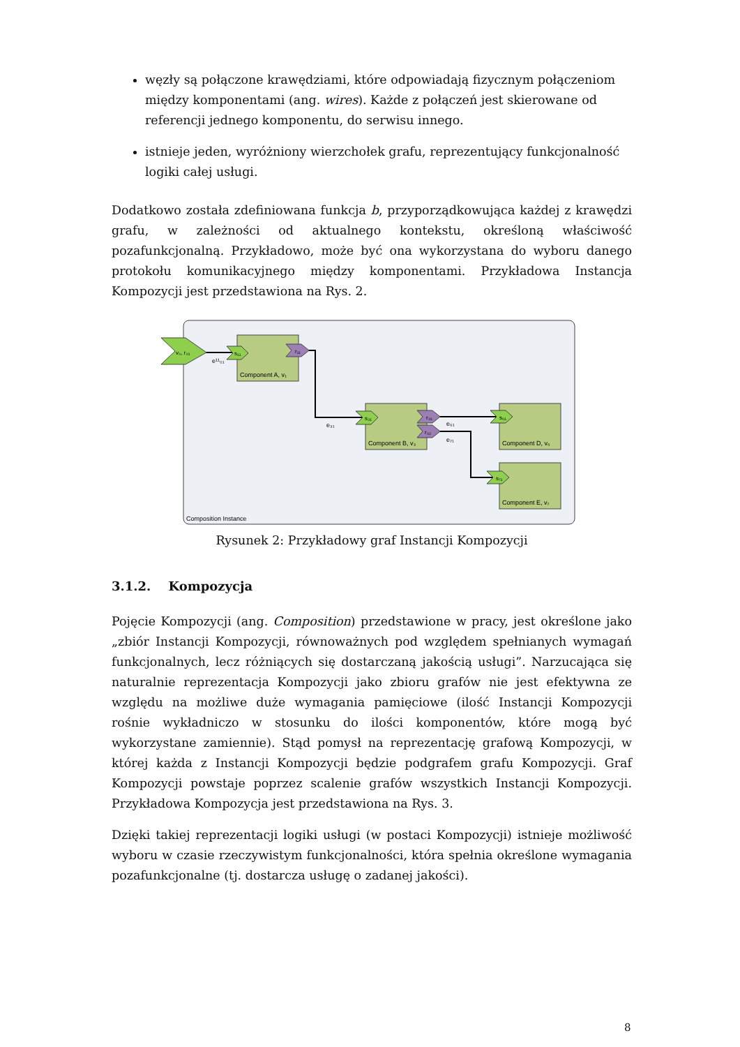węzły są połączone krawędziami, które odpowiadają fizycznym połączeniom między komponentami (ang. wires). Każde z połączeń jest skierowane od referencji jednego komponentu, do serwisu innego.
istnieje jeden, wyróżniony wierzchołek grafu, reprezentujący funkcjonalność logiki całej usługi.
Dodatkowo została zdefiniowana funkcja b, przyporządkowująca każdej z krawędzi grafu, w zależności od aktualnego kontekstu, określoną właściwość pozafunkcjonalną. Przykładowo, może być ona wykorzystana do wyboru danego protokołu komunikacyjnego między komponentami. Przykładowa Instancja Kompozycji jest przedstawiona na Rys. 2.
Composition Instance
v₀, r₀₁
s₁₁
r₁₁
s₃₁
r₃₁
r₃₂
s₆₁
s₇₁
e¹¹₀₁
e₃₁
e₆₁
e₇₁
Component A, v₁
Component B, v₃
Component D, v₆
Component E, v₇
Rysunek 2: Przykładowy graf Instancji Kompozycji
3.1.2. Kompozycja
Pojęcie Kompozycji (ang. Composition) przedstawione w pracy, jest określone jako „zbiór Instancji Kompozycji, równoważnych pod względem spełnianych wymagań funkcjonalnych, lecz różniących się dostarczaną jakością usługi”. Narzucająca się naturalnie reprezentacja Kompozycji jako zbioru grafów nie jest efektywna ze względu na możliwe duże wymagania pamięciowe (ilość Instancji Kompozycji rośnie wykładniczo w stosunku do ilości komponentów, które mogą być wykorzystane zamiennie). Stąd pomysł na reprezentację grafową Kompozycji, w której każda z Instancji Kompozycji będzie podgrafem grafu Kompozycji. Graf Kompozycji powstaje poprzez scalenie grafów wszystkich Instancji Kompozycji. Przykładowa Kompozycja jest przedstawiona na Rys. 3.
Dzięki takiej reprezentacji logiki usługi (w postaci Kompozycji) istnieje możliwość wyboru w czasie rzeczywistym funkcjonalności, która spełnia określone wymagania pozafunkcjonalne (tj. dostarcza usługę o zadanej jakości).
8